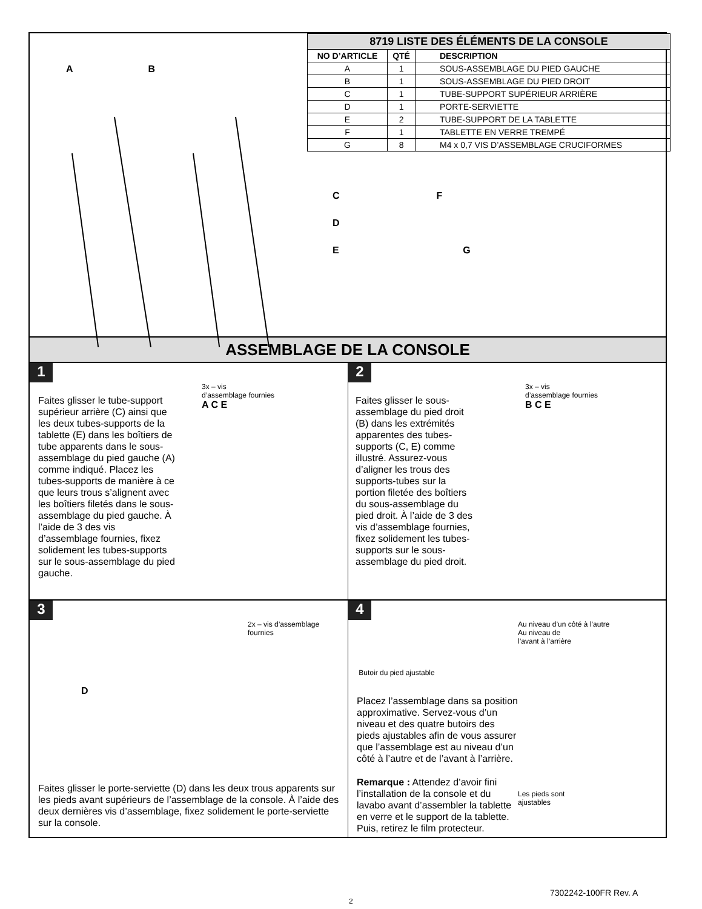A B
| 8719 LISTE DES ÉLÉMENTS DE LA CONSOLE | | |
| --- | --- | --- |
| NO D’ARTICLE | QTÉ | DESCRIPTION |
| A | 1 | SOUS-ASSEMBLAGE DU PIED GAUCHE |
| B | 1 | SOUS-ASSEMBLAGE DU PIED DROIT |
| C | 1 | TUBE-SUPPORT SUPÉRIEUR ARRIÈRE |
| D | 1 | PORTE-SERVIETTE |
| E | 2 | TUBE-SUPPORT DE LA TABLETTE |
| F | 1 | TABLETTE EN VERRE TREMPÉ |
| G | 8 | M4 x 0,7 VIS D’ASSEMBLAGE CRUCIFORMES |
C F
D
E G
ASSEMBLAGE DE LA CONSOLE
1
Faites glisser le tube-support supérieur arrière (C) ainsi que les deux tubes-supports de la tablette (E) dans les boîtiers de tube apparents dans le sous-assemblage du pied gauche (A) comme indiqué. Placez les tubes-supports de manière à ce que leurs trous s’alignent avec les boîtiers filetés dans le sous-assemblage du pied gauche. À l’aide de 3 des vis d’assemblage fournies, fixez solidement les tubes-supports sur le sous-assemblage du pied gauche.
3x – vis
d’assemblage fournies
A C E
2
Faites glisser le sous-assemblage du pied droit (B) dans les extrémités apparentes des tubes-supports (C, E) comme illustré. Assurez-vous d’aligner les trous des supports-tubes sur la portion filetée des boîtiers du sous-assemblage du pied droit. À l’aide de 3 des vis d’assemblage fournies, fixez solidement les tubes-supports sur le sous-assemblage du pied droit.
3x – vis
d’assemblage fournies
B C E
3
2x – vis d’assemblage
fournies
D
Faites glisser le porte-serviette (D) dans les deux trous apparents sur les pieds avant supérieurs de l’assemblage de la console. À l’aide des deux dernières vis d’assemblage, fixez solidement le porte-serviette sur la console.
4
Butoir du pied ajustable
Placez l’assemblage dans sa position approximative. Servez-vous d’un niveau et des quatre butoirs des pieds ajustables afin de vous assurer que l’assemblage est au niveau d’un côté à l’autre et de l’avant à l’arrière.
Remarque : Attendez d’avoir fini l’installation de la console et du lavabo avant d’assembler la tablette en verre et le support de la tablette. Puis, retirez le film protecteur.
Au niveau d’un côté à l’autre
Au niveau de
l’avant à l’arrière
Les pieds sont
ajustables
2
7302242-100FR Rev. A